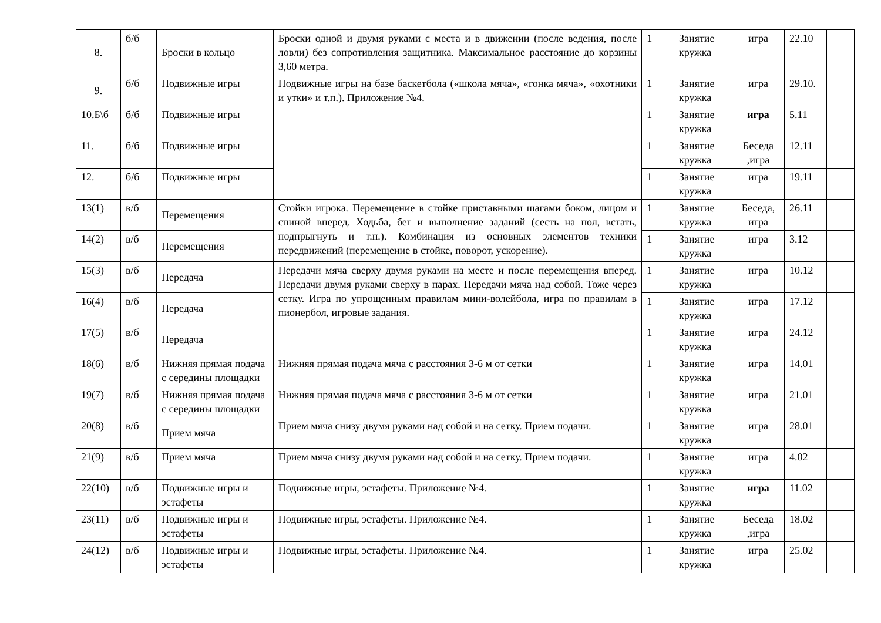| 8. | б/б | Броски в кольцо | Броски одной и двумя руками с места и в движении (после ведения, после ловли) без сопротивления защитника. Максимальное расстояние до корзины 3,60 метра. | 1 | Занятие кружка | игра | 22.10 | |
| 9. | б/б | Подвижные игры | Подвижные игры на базе баскетбола («школа мяча», «гонка мяча», «охотники и утки» и т.п.). Приложение №4. | 1 | Занятие кружка | игра | 29.10. | |
| 10.Б\б | б/б | Подвижные игры | | 1 | Занятие кружка | игра | 5.11 | |
| 11. | б/б | Подвижные игры | | 1 | Занятие кружка | Беседа ,игра | 12.11 | |
| 12. | б/б | Подвижные игры | | 1 | Занятие кружка | игра | 19.11 | |
| 13(1) | в/б | Перемещения | Стойки игрока. Перемещение в стойке приставными шагами боком, лицом и спиной вперед. Ходьба, бег и выполнение заданий (сесть на пол, встать, подпрыгнуть и т.п.). Комбинация из основных элементов техники передвижений (перемещение в стойке, поворот, ускорение). | 1 | Занятие кружка | Беседа, игра | 26.11 | |
| 14(2) | в/б | Перемещения | | 1 | Занятие кружка | игра | 3.12 | |
| 15(3) | в/б | Передача | Передачи мяча сверху двумя руками на месте и после перемещения вперед. Передачи двумя руками сверху в парах. Передачи мяча над собой. Тоже через сетку. Игра по упрощенным правилам мини-волейбола, игра по правилам в пионербол, игровые задания. | 1 | Занятие кружка | игра | 10.12 | |
| 16(4) | в/б | Передача | | 1 | Занятие кружка | игра | 17.12 | |
| 17(5) | в/б | Передача | | 1 | Занятие кружка | игра | 24.12 | |
| 18(6) | в/б | Нижняя прямая подача с середины площадки | Нижняя прямая подача мяча с расстояния 3-6 м от сетки | 1 | Занятие кружка | игра | 14.01 | |
| 19(7) | в/б | Нижняя прямая подача с середины площадки | Нижняя прямая подача мяча с расстояния 3-6 м от сетки | 1 | Занятие кружка | игра | 21.01 | |
| 20(8) | в/б | Прием мяча | Прием мяча снизу двумя руками над собой и на сетку. Прием подачи. | 1 | Занятие кружка | игра | 28.01 | |
| 21(9) | в/б | Прием мяча | Прием мяча снизу двумя руками над собой и на сетку. Прием подачи. | 1 | Занятие кружка | игра | 4.02 | |
| 22(10) | в/б | Подвижные игры и эстафеты | Подвижные игры, эстафеты. Приложение №4. | 1 | Занятие кружка | игра | 11.02 | |
| 23(11) | в/б | Подвижные игры и эстафеты | Подвижные игры, эстафеты. Приложение №4. | 1 | Занятие кружка | Беседа ,игра | 18.02 | |
| 24(12) | в/б | Подвижные игры и эстафеты | Подвижные игры, эстафеты. Приложение №4. | 1 | Занятие кружка | игра | 25.02 | |